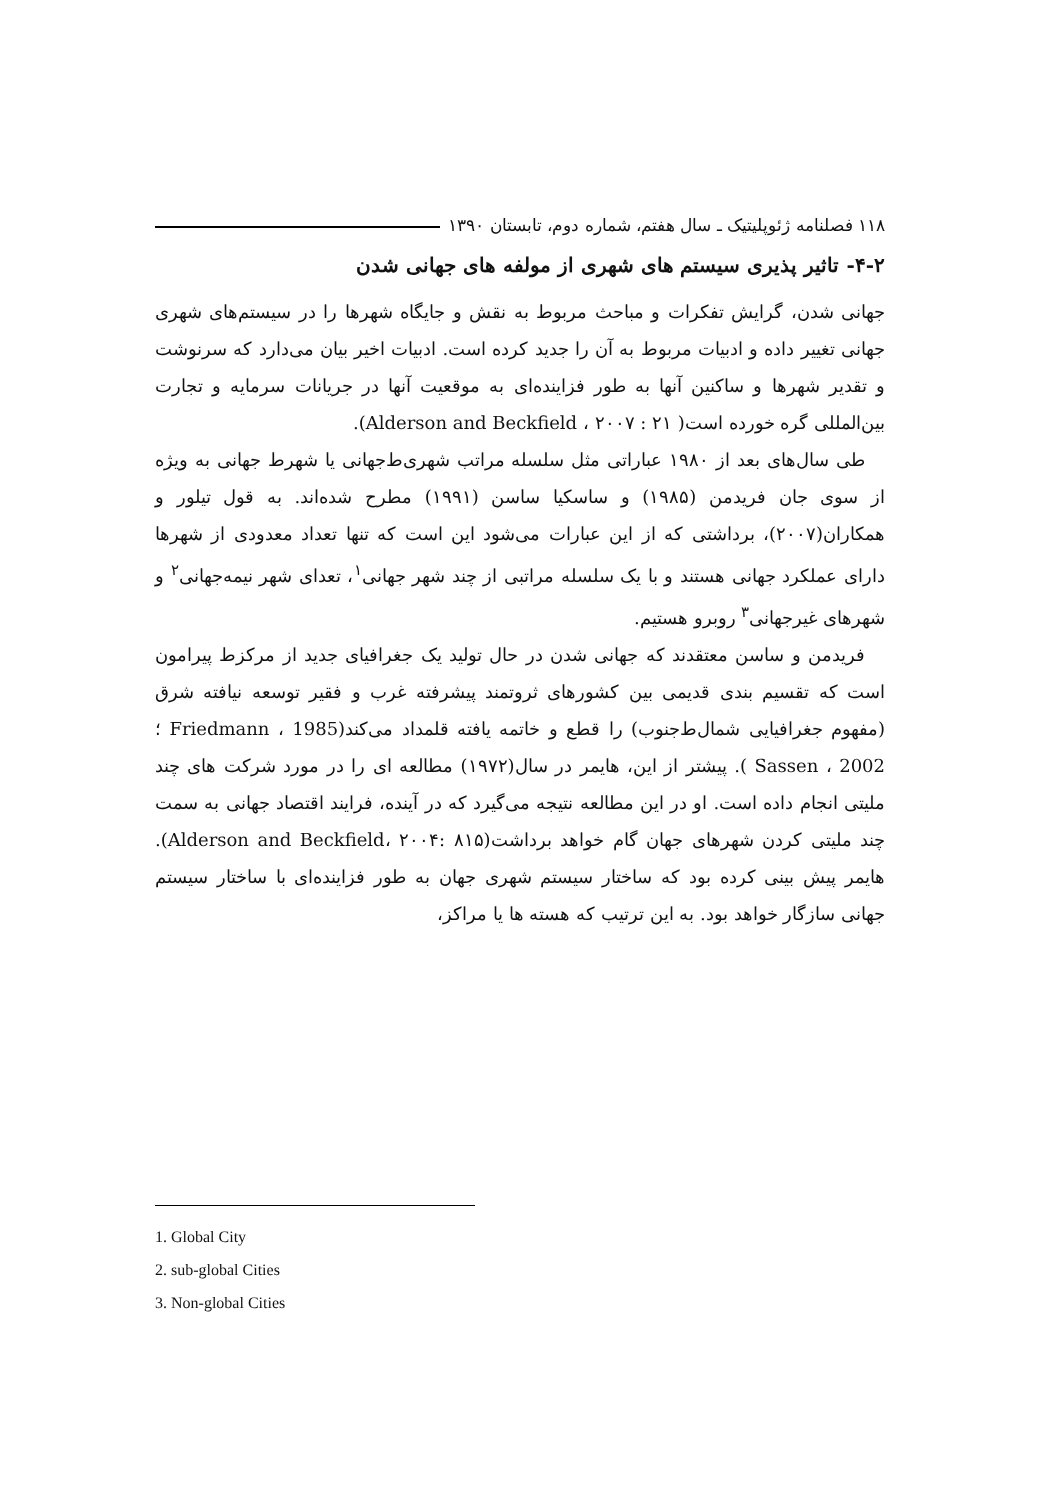۱۱۸ فصلنامه ژئوپلیتیک ـ سال هفتم، شماره دوم، تابستان ۱۳۹۰
۴-۲- تاثیر پذیری سیستم های شهری از مولفه های جهانی شدن
جهانی شدن، گرایش تفکرات و مباحث مربوط به نقش و جایگاه شهرها را در سیستم‌های شهری جهانی تغییر داده و ادبیات مربوط به آن را جدید کرده است. ادبیات اخیر بیان می‌دارد که سرنوشت و تقدیر شهرها و ساکنین آنها به طور فزاینده‌ای به موقعیت آنها در جریانات سرمایه و تجارت بین‌المللی گره خورده است( Alderson and Beckfield ، ۲۰۰۷ : ۲۱).
طی سال‌های بعد از ۱۹۸۰ عباراتی مثل سلسله مراتب شهری‌ط‌جهانی یا شهرط جهانی به ویژه از سوی جان فریدمن (۱۹۸۵) و ساسکیا ساسن (۱۹۹۱) مطرح شده‌اند. به قول تیلور و همکاران(۲۰۰۷)، برداشتی که از این عبارات می‌شود این است که تنها تعداد معدودی از شهرها دارای عملکرد جهانی هستند و با یک سلسله مراتبی از چند شهر جهانی<sup>۱</sup>، تعدای شهر نیمه‌جهانی<sup>۲</sup> و شهرهای غیرجهانی<sup>۳</sup> روبرو هستیم.
فریدمن و ساسن معتقدند که جهانی شدن در حال تولید یک جغرافیای جدید از مرکزط پیرامون است که تقسیم بندی قدیمی بین کشورهای ثروتمند پیشرفته غرب و فقیر توسعه نیافته شرق (مفهوم جغرافیایی شمال‌ط‌جنوب) را قطع و خاتمه یافته قلمداد می‌کند(Friedmann ، 1985 ؛ Sassen ، 2002 ). پیشتر از این، هایمر در سال(۱۹۷۲) مطالعه ای را در مورد شرکت های چند ملیتی انجام داده است. او در این مطالعه نتیجه می‌گیرد که در آینده، فرایند اقتصاد جهانی به سمت چند ملیتی کردن شهرهای جهان گام خواهد برداشت(Alderson and Beckfield، ۲۰۰۴: ۸۱۵). هایمر پیش بینی کرده بود که ساختار سیستم شهری جهان به طور فزاینده‌ای با ساختار سیستم جهانی سازگار خواهد بود. به این ترتیب که هسته ها یا مراکز،
1. Global City
2. sub-global Cities
3. Non-global Cities